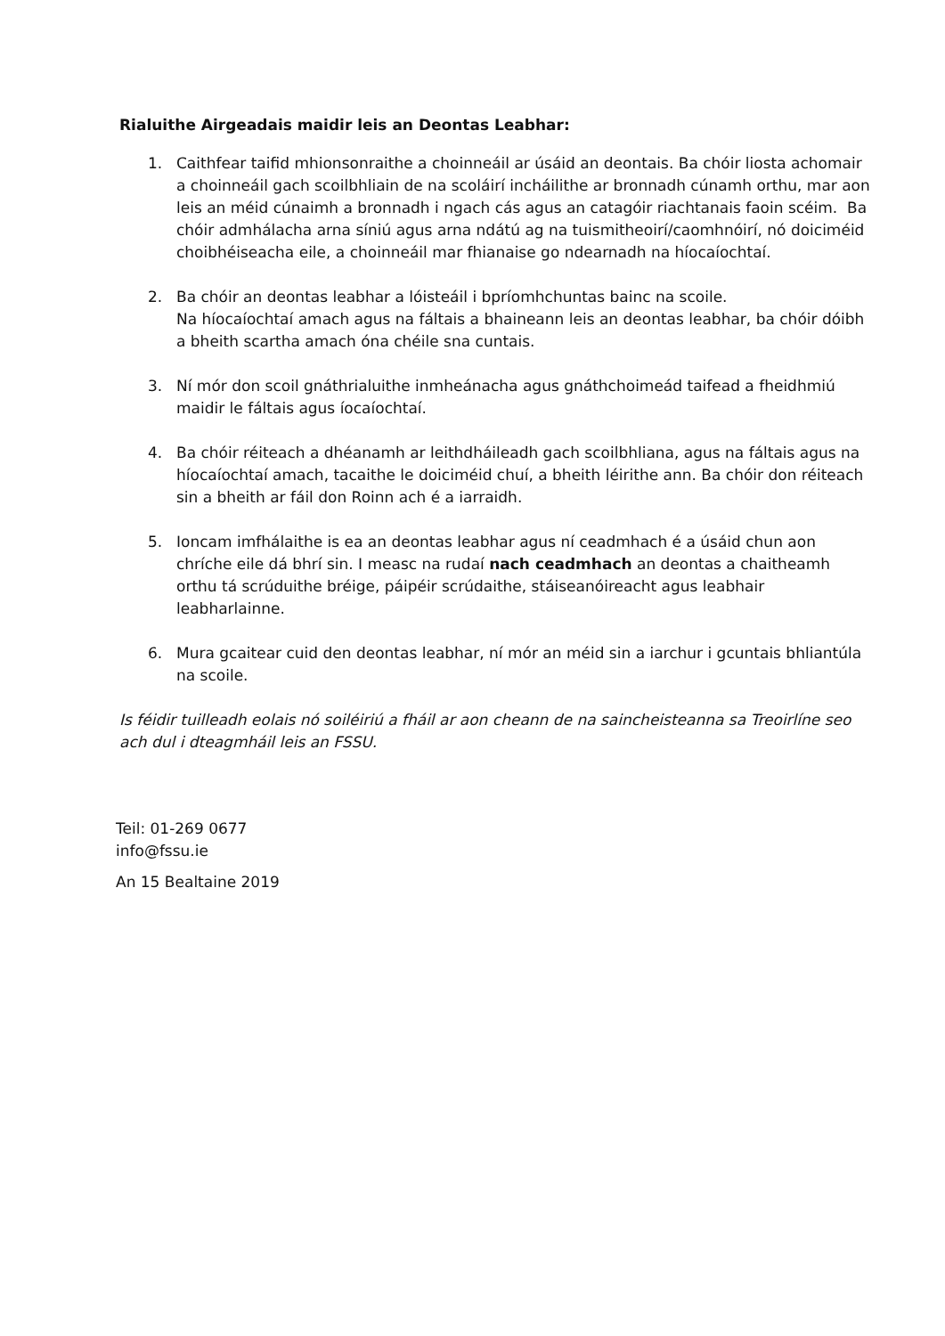Rialuithe Airgeadais maidir leis an Deontas Leabhar:
1. Caithfear taifid mhionsonraithe a choinneáil ar úsáid an deontais. Ba chóir liosta achomair a choinneáil gach scoilbhliain de na scoláirí incháilithe ar bronnadh cúnamh orthu, mar aon leis an méid cúnaimh a bronnadh i ngach cás agus an catagóir riachtanais faoin scéim. Ba chóir admhálacha arna síniú agus arna ndátú ag na tuismitheoirí/caomhnóirí, nó doiciméid choibhéiseacha eile, a choinneáil mar fhianaise go ndearnadh na híocaíochtaí.
2. Ba chóir an deontas leabhar a lóisteáil i bpríomhchuntas bainc na scoile.
Na híocaíochtaí amach agus na fáltais a bhaineann leis an deontas leabhar, ba chóir dóibh a bheith scartha amach óna chéile sna cuntais.
3. Ní mór don scoil gnáthrialuithe inmheánacha agus gnáthchoimeád taifead a fheidhmiú maidir le fáltais agus íocaíochtaí.
4. Ba chóir réiteach a dhéanamh ar leithdháileadh gach scoilbhliana, agus na fáltais agus na híocaíochtaí amach, tacaithe le doiciméid chuí, a bheith léirithe ann. Ba chóir don réiteach sin a bheith ar fáil don Roinn ach é a iarraidh.
5. Ioncam imfhálaithe is ea an deontas leabhar agus ní ceadmhach é a úsáid chun aon chríche eile dá bhrí sin. I measc na rudaí nach ceadmhach an deontas a chaitheamh orthu tá scrúduithe bréige, páipéir scrúdaithe, stáiseanóireacht agus leabhair leabharlainne.
6. Mura gcaitear cuid den deontas leabhar, ní mór an méid sin a iarchur i gcuntais bhliantúla na scoile.
Is féidir tuilleadh eolais nó soiléiriú a fháil ar aon cheann de na saincheisteanna sa Treoirlíne seo ach dul i dteagmháil leis an FSSU.
Teil: 01-269 0677
info@fssu.ie
An 15 Bealtaine 2019